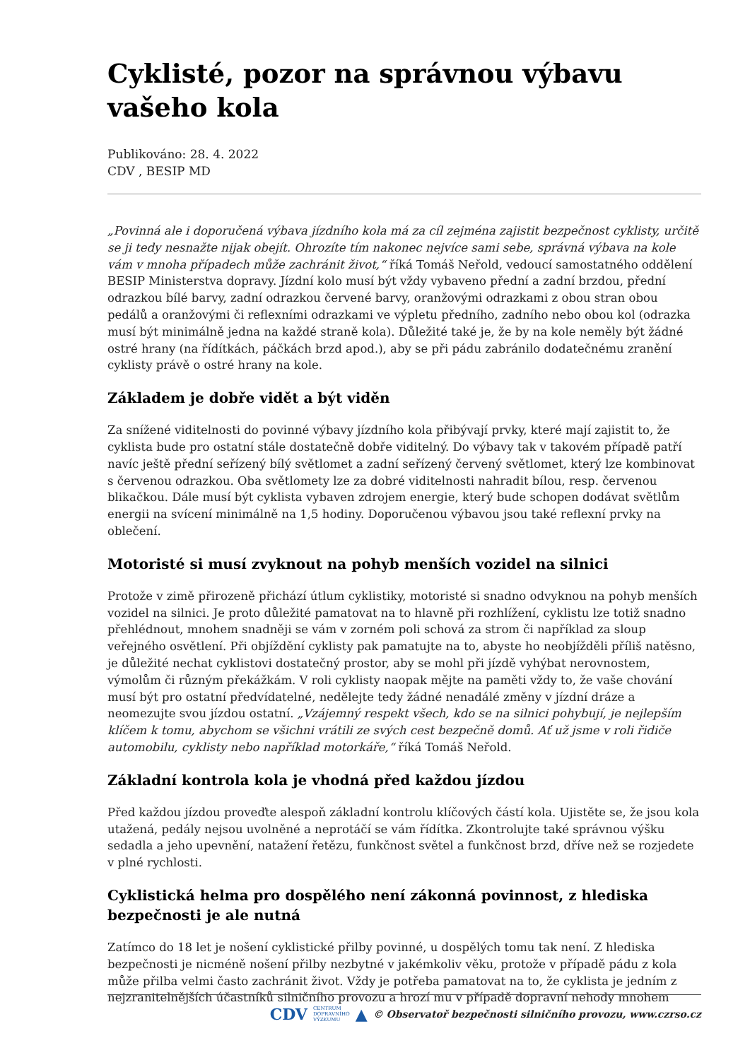Cyklisté, pozor na správnou výbavu vašeho kola
Publikováno: 28. 4. 2022
CDV , BESIP MD
„Povinná ale i doporučená výbava jízdního kola má za cíl zejména zajistit bezpečnost cyklisty, určitě se ji tedy nesnažte nijak obejít. Ohrozíte tím nakonec nejvíce sami sebe, správná výbava na kole vám v mnoha případech může zachránit život,“ říká Tomáš Neřold, vedoucí samostatného oddělení BESIP Ministerstva dopravy. Jízdní kolo musí být vždy vybaveno přední a zadní brzdou, přední odrazkou bílé barvy, zadní odrazkou červené barvy, oranžovými odrazkami z obou stran obou pedálů a oranžovými či reflexními odrazkami ve výpletu předního, zadního nebo obou kol (odrazka musí být minimálně jedna na každé straně kola). Důležité také je, že by na kole neměly být žádné ostré hrany (na řídítkách, páčkách brzd apod.), aby se při pádu zabránilo dodatečnému zranění cyklisty právě o ostré hrany na kole.
Základem je dobře vidět a být viděn
Za snížené viditelnosti do povinné výbavy jízdního kola přibývají prvky, které mají zajistit to, že cyklista bude pro ostatní stále dostatečně dobře viditelný. Do výbavy tak v takovém případě patří navíc ještě přední seřízený bílý světlomet a zadní seřízený červený světlomet, který lze kombinovat s červenou odrazkou. Oba světlomety lze za dobré viditelnosti nahradit bílou, resp. červenou blikačkou. Dále musí být cyklista vybaven zdrojem energie, který bude schopen dodávat světlům energii na svícení minimálně na 1,5 hodiny. Doporučenou výbavou jsou také reflexní prvky na oblečení.
Motoristé si musí zvyknout na pohyb menších vozidel na silnici
Protože v zimě přirozeně přichází útlum cyklistiky, motoristé si snadno odvyknou na pohyb menších vozidel na silnici. Je proto důležité pamatovat na to hlavně při rozhlížení, cyklistu lze totiž snadno přehlédnout, mnohem snadněji se vám v zorném poli schová za strom či například za sloup veřejného osvětlení. Při objíždění cyklisty pak pamatujte na to, abyste ho neobjížděli příliš natěsno, je důležité nechat cyklistovi dostatečný prostor, aby se mohl při jízdě vyhýbat nerovnostem, výmolům či různým překážkám. V roli cyklisty naopak mějte na paměti vždy to, že vaše chování musí být pro ostatní předvídatelné, nedělejte tedy žádné nenadálé změny v jízdní dráze a neomezujte svou jízdou ostatní. „Vzájemný respekt všech, kdo se na silnici pohybují, je nejlepším klíčem k tomu, abychom se všichni vrátili ze svých cest bezpečně domů. Ať už jsme v roli řidiče automobilu, cyklisty nebo například motorkáře,“ říká Tomáš Neřold.
Základní kontrola kola je vhodná před každou jízdou
Před každou jízdou proveďte alespoň základní kontrolu klíčových částí kola. Ujistěte se, že jsou kola utažená, pedály nejsou uvolněné a neprotáčí se vám řídítka. Zkontrolujte také správnou výšku sedadla a jeho upevnění, natažení řetězu, funkčnost světel a funkčnost brzd, dříve než se rozjedete v plné rychlosti.
Cyklistická helma pro dospělého není zákonná povinnost, z hlediska bezpečnosti je ale nutná
Zatímco do 18 let je nošení cyklistické přilby povinné, u dospělých tomu tak není. Z hlediska bezpečnosti je nicméně nošení přilby nezbytné v jakémkoliv věku, protože v případě pádu z kola může přilba velmi často zachránit život. Vždy je potřeba pamatovat na to, že cyklista je jedním z nejzranitelnějších účastníků silničního provozu a hrozí mu v případě dopravní nehody mnohem
CDV CENTRUM
DOPRAVNÍHO
VÝZKUMU ▲ © Observatoř bezpečnosti silničního provozu, www.czrso.cz